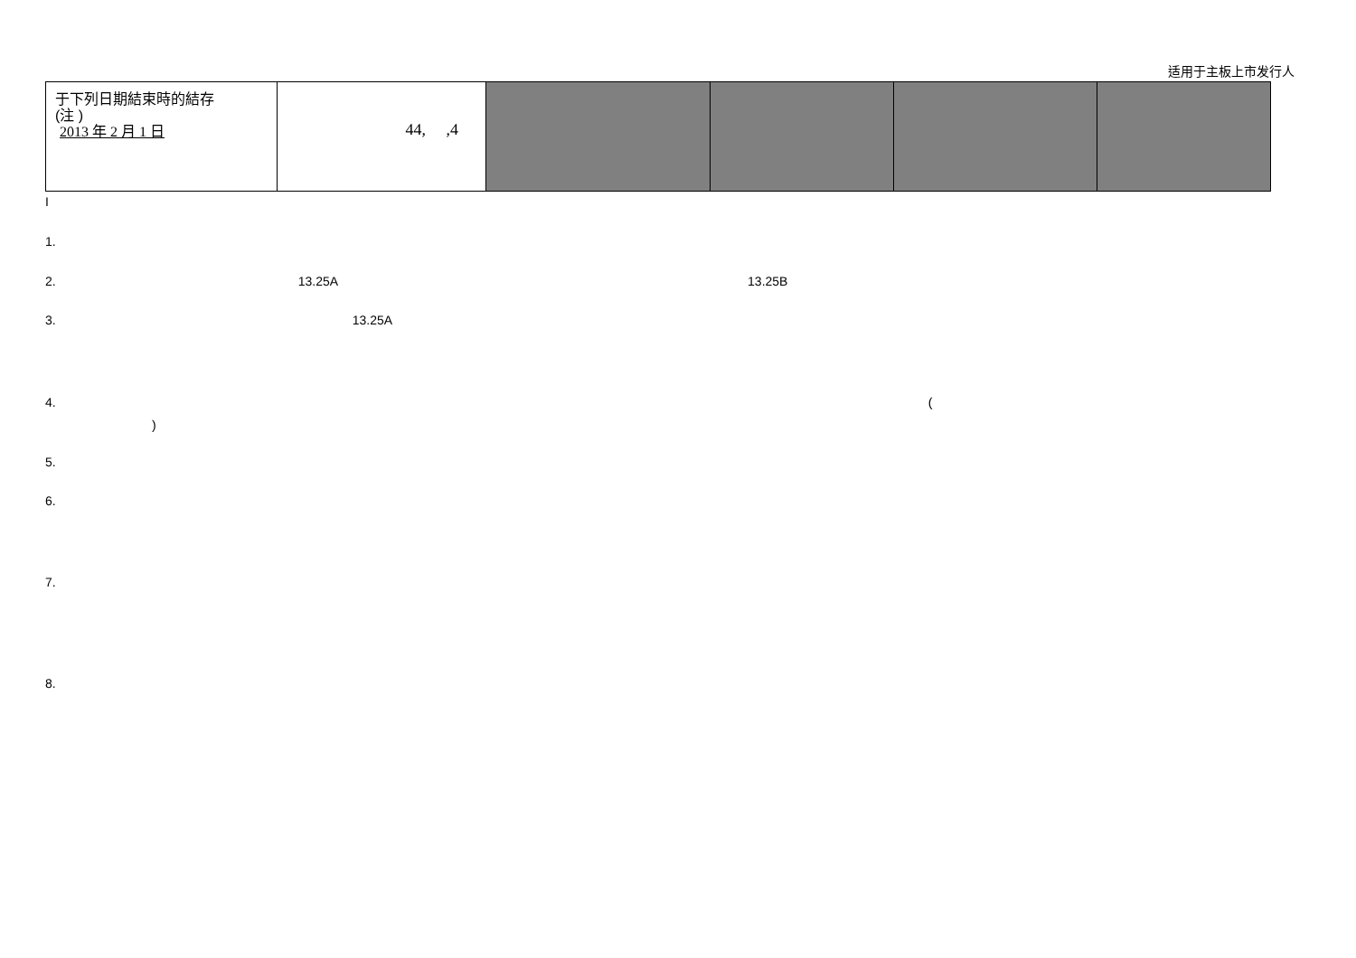适用于主板上市发行人
| 于下列日期結束時的結存 (注 ) 2013 年 2 月 1 日 | 44, ,4 | | | | |
I
1.
2. 13.25A 13.25B
3. 13.25A
4. (
)
5.
6.
7.
8.